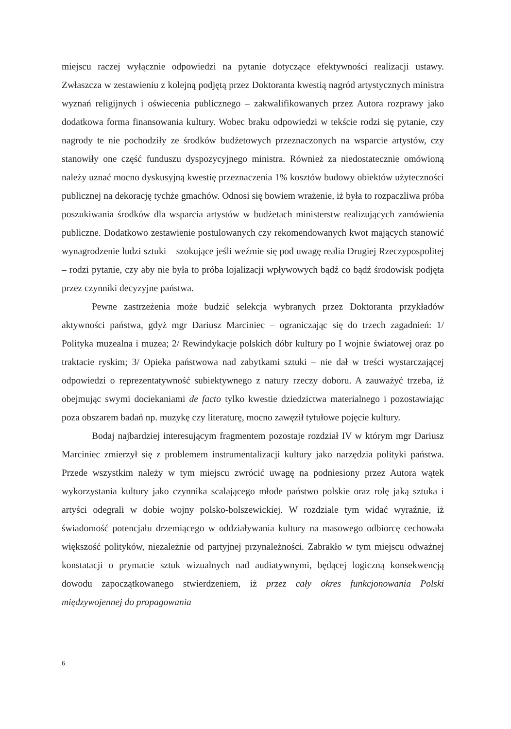miejscu raczej wyłącznie odpowiedzi na pytanie dotyczące efektywności realizacji ustawy. Zwłaszcza w zestawieniu z kolejną podjętą przez Doktoranta kwestią nagród artystycznych ministra wyznań religijnych i oświecenia publicznego – zakwalifikowanych przez Autora rozprawy jako dodatkowa forma finansowania kultury. Wobec braku odpowiedzi w tekście rodzi się pytanie, czy nagrody te nie pochodziły ze środków budżetowych przeznaczonych na wsparcie artystów, czy stanowiły one część funduszu dyspozycyjnego ministra. Również za niedostatecznie omówioną należy uznać mocno dyskusyjną kwestię przeznaczenia 1% kosztów budowy obiektów użyteczności publicznej na dekorację tychże gmachów. Odnosi się bowiem wrażenie, iż była to rozpaczliwa próba poszukiwania środków dla wsparcia artystów w budżetach ministerstw realizujących zamówienia publiczne. Dodatkowo zestawienie postulowanych czy rekomendowanych kwot mających stanowić wynagrodzenie ludzi sztuki – szokujące jeśli weźmie się pod uwagę realia Drugiej Rzeczypospolitej – rodzi pytanie, czy aby nie była to próba lojalizacji wpływowych bądź co bądź środowisk podjęta przez czynniki decyzyjne państwa.
Pewne zastrzeżenia może budzić selekcja wybranych przez Doktoranta przykładów aktywności państwa, gdyż mgr Dariusz Marciniec – ograniczając się do trzech zagadnień: 1/ Polityka muzealna i muzea; 2/ Rewindykacje polskich dóbr kultury po I wojnie światowej oraz po traktacie ryskim; 3/ Opieka państwowa nad zabytkami sztuki – nie dał w treści wystarczającej odpowiedzi o reprezentatywność subiektywnego z natury rzeczy doboru. A zauważyć trzeba, iż obejmując swymi dociekaniami de facto tylko kwestie dziedzictwa materialnego i pozostawiając poza obszarem badań np. muzykę czy literaturę, mocno zawęził tytułowe pojęcie kultury.
Bodaj najbardziej interesującym fragmentem pozostaje rozdział IV w którym mgr Dariusz Marciniec zmierzył się z problemem instrumentalizacji kultury jako narzędzia polityki państwa. Przede wszystkim należy w tym miejscu zwrócić uwagę na podniesiony przez Autora wątek wykorzystania kultury jako czynnika scalającego młode państwo polskie oraz rolę jaką sztuka i artyści odegrali w dobie wojny polsko-bolszewickiej. W rozdziale tym widać wyraźnie, iż świadomość potencjału drzemiącego w oddziaływania kultury na masowego odbiorcę cechowała większość polityków, niezależnie od partyjnej przynależności. Zabrakło w tym miejscu odważnej konstatacji o prymacie sztuk wizualnych nad audiatywnymi, będącej logiczną konsekwencją dowodu zapoczątkowanego stwierdzeniem, iż przez cały okres funkcjonowania Polski międzywojennej do propagowania
6